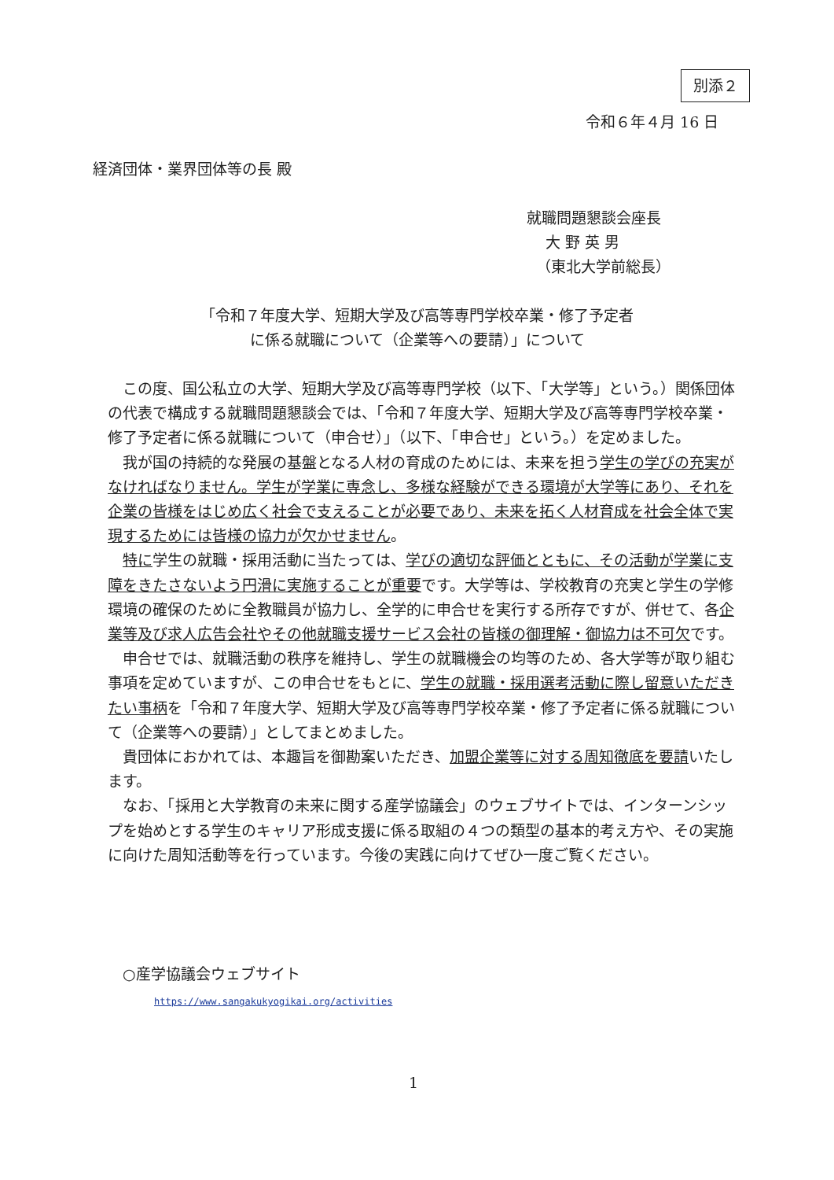別添２
令和６年４月 16 日
経済団体・業界団体等の長 殿
就職問題懇談会座長
大 野 英 男
（東北大学前総長）
「令和７年度大学、短期大学及び高等専門学校卒業・修了予定者
に係る就職について（企業等への要請）」について
この度、国公私立の大学、短期大学及び高等専門学校（以下、「大学等」という。）関係団体の代表で構成する就職問題懇談会では、「令和７年度大学、短期大学及び高等専門学校卒業・修了予定者に係る就職について（申合せ）」（以下、「申合せ」という。）を定めました。
我が国の持続的な発展の基盤となる人材の育成のためには、未来を担う学生の学びの充実がなければなりません。学生が学業に専念し、多様な経験ができる環境が大学等にあり、それを企業の皆様をはじめ広く社会で支えることが必要であり、未来を拓く人材育成を社会全体で実現するためには皆様の協力が欠かせません。
特に学生の就職・採用活動に当たっては、学びの適切な評価とともに、その活動が学業に支障をきたさないよう円滑に実施することが重要です。大学等は、学校教育の充実と学生の学修環境の確保のために全教職員が協力し、全学的に申合せを実行する所存ですが、併せて、各企業等及び求人広告会社やその他就職支援サービス会社の皆様の御理解・御協力は不可欠です。
申合せでは、就職活動の秩序を維持し、学生の就職機会の均等のため、各大学等が取り組む事項を定めていますが、この申合せをもとに、学生の就職・採用選考活動に際し留意いただきたい事柄を「令和７年度大学、短期大学及び高等専門学校卒業・修了予定者に係る就職について（企業等への要請）」としてまとめました。
貴団体におかれては、本趣旨を御勘案いただき、加盟企業等に対する周知徹底を要請いたします。
なお、「採用と大学教育の未来に関する産学協議会」のウェブサイトでは、インターンシップを始めとする学生のキャリア形成支援に係る取組の４つの類型の基本的考え方や、その実施に向けた周知活動等を行っています。今後の実践に向けてぜひ一度ご覧ください。
○産学協議会ウェブサイト
https://www.sangakukyogikai.org/activities
1